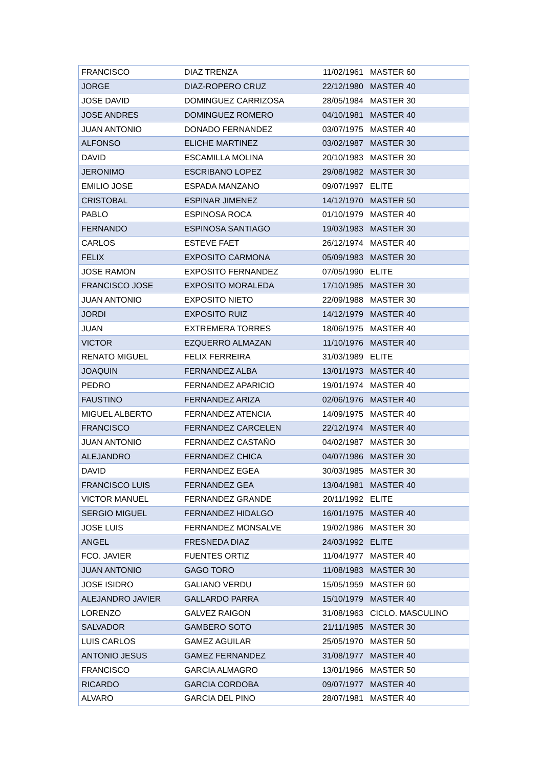| FRANCISCO | DIAZ TRENZA | 11/02/1961 | MASTER 60 |
| JORGE | DIAZ-ROPERO CRUZ | 22/12/1980 | MASTER 40 |
| JOSE DAVID | DOMINGUEZ CARRIZOSA | 28/05/1984 | MASTER 30 |
| JOSE ANDRES | DOMINGUEZ ROMERO | 04/10/1981 | MASTER 40 |
| JUAN ANTONIO | DONADO FERNANDEZ | 03/07/1975 | MASTER 40 |
| ALFONSO | ELICHE MARTINEZ | 03/02/1987 | MASTER 30 |
| DAVID | ESCAMILLA MOLINA | 20/10/1983 | MASTER 30 |
| JERONIMO | ESCRIBANO LOPEZ | 29/08/1982 | MASTER 30 |
| EMILIO JOSE | ESPADA MANZANO | 09/07/1997 | ELITE |
| CRISTOBAL | ESPINAR JIMENEZ | 14/12/1970 | MASTER 50 |
| PABLO | ESPINOSA ROCA | 01/10/1979 | MASTER 40 |
| FERNANDO | ESPINOSA SANTIAGO | 19/03/1983 | MASTER 30 |
| CARLOS | ESTEVE FAET | 26/12/1974 | MASTER 40 |
| FELIX | EXPOSITO CARMONA | 05/09/1983 | MASTER 30 |
| JOSE RAMON | EXPOSITO FERNANDEZ | 07/05/1990 | ELITE |
| FRANCISCO JOSE | EXPOSITO MORALEDA | 17/10/1985 | MASTER 30 |
| JUAN ANTONIO | EXPOSITO NIETO | 22/09/1988 | MASTER 30 |
| JORDI | EXPOSITO RUIZ | 14/12/1979 | MASTER 40 |
| JUAN | EXTREMERA TORRES | 18/06/1975 | MASTER 40 |
| VICTOR | EZQUERRO ALMAZAN | 11/10/1976 | MASTER 40 |
| RENATO MIGUEL | FELIX FERREIRA | 31/03/1989 | ELITE |
| JOAQUIN | FERNANDEZ ALBA | 13/01/1973 | MASTER 40 |
| PEDRO | FERNANDEZ APARICIO | 19/01/1974 | MASTER 40 |
| FAUSTINO | FERNANDEZ ARIZA | 02/06/1976 | MASTER 40 |
| MIGUEL ALBERTO | FERNANDEZ ATENCIA | 14/09/1975 | MASTER 40 |
| FRANCISCO | FERNANDEZ CARCELEN | 22/12/1974 | MASTER 40 |
| JUAN ANTONIO | FERNANDEZ CASTAÑO | 04/02/1987 | MASTER 30 |
| ALEJANDRO | FERNANDEZ CHICA | 04/07/1986 | MASTER 30 |
| DAVID | FERNANDEZ EGEA | 30/03/1985 | MASTER 30 |
| FRANCISCO LUIS | FERNANDEZ GEA | 13/04/1981 | MASTER 40 |
| VICTOR MANUEL | FERNANDEZ GRANDE | 20/11/1992 | ELITE |
| SERGIO MIGUEL | FERNANDEZ HIDALGO | 16/01/1975 | MASTER 40 |
| JOSE LUIS | FERNANDEZ MONSALVE | 19/02/1986 | MASTER 30 |
| ANGEL | FRESNEDA DIAZ | 24/03/1992 | ELITE |
| FCO. JAVIER | FUENTES ORTIZ | 11/04/1977 | MASTER 40 |
| JUAN ANTONIO | GAGO TORO | 11/08/1983 | MASTER 30 |
| JOSE ISIDRO | GALIANO VERDU | 15/05/1959 | MASTER 60 |
| ALEJANDRO JAVIER | GALLARDO PARRA | 15/10/1979 | MASTER 40 |
| LORENZO | GALVEZ RAIGON | 31/08/1963 | CICLO. MASCULINO |
| SALVADOR | GAMBERO SOTO | 21/11/1985 | MASTER 30 |
| LUIS CARLOS | GAMEZ AGUILAR | 25/05/1970 | MASTER 50 |
| ANTONIO JESUS | GAMEZ FERNANDEZ | 31/08/1977 | MASTER 40 |
| FRANCISCO | GARCIA ALMAGRO | 13/01/1966 | MASTER 50 |
| RICARDO | GARCIA CORDOBA | 09/07/1977 | MASTER 40 |
| ALVARO | GARCIA DEL PINO | 28/07/1981 | MASTER 40 |